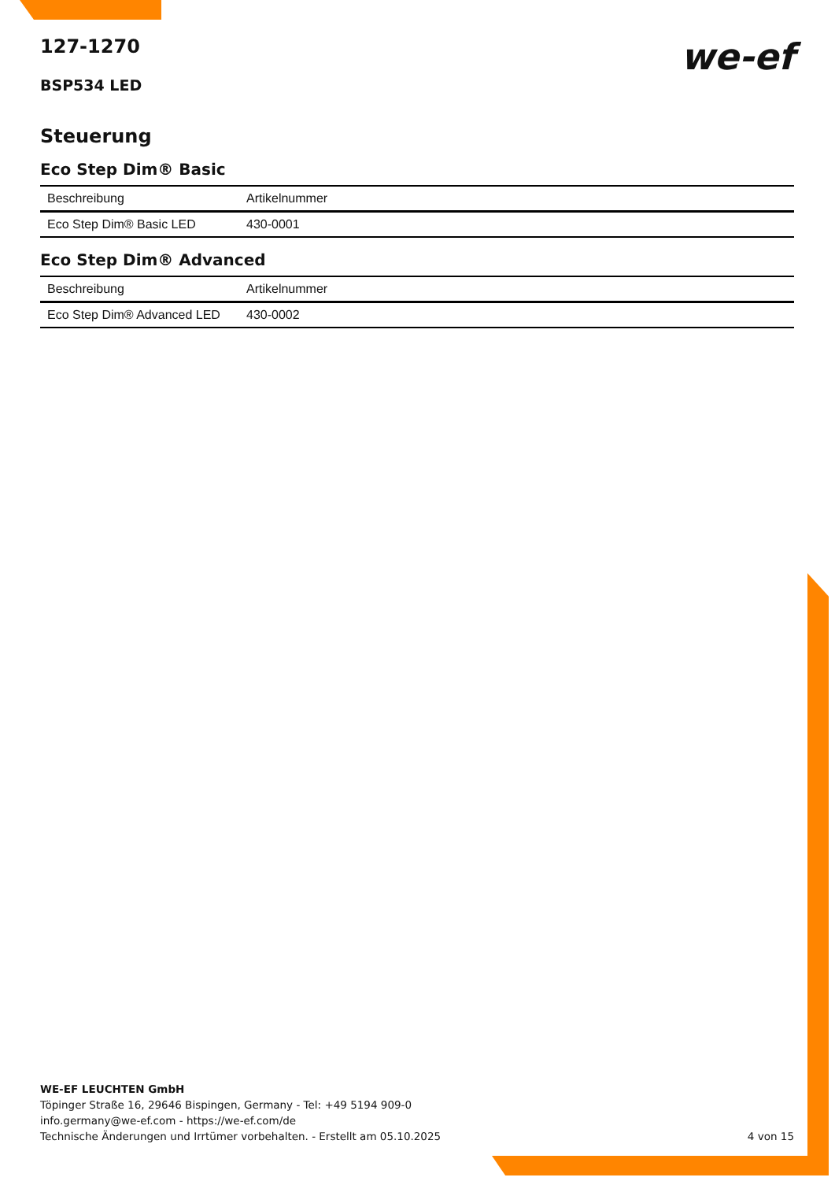127-1270
BSP534 LED
we-ef
Steuerung
Eco Step Dim® Basic
| Beschreibung | Artikelnummer |
| --- | --- |
| Eco Step Dim® Basic LED | 430-0001 |
Eco Step Dim® Advanced
| Beschreibung | Artikelnummer |
| --- | --- |
| Eco Step Dim® Advanced LED | 430-0002 |
WE-EF LEUCHTEN GmbH
Töpinger Straße 16, 29646 Bispingen, Germany - Tel: +49 5194 909-0
info.germany@we-ef.com - https://we-ef.com/de
Technische Änderungen und Irrtümer vorbehalten. - Erstellt am 05.10.2025
4 von 15